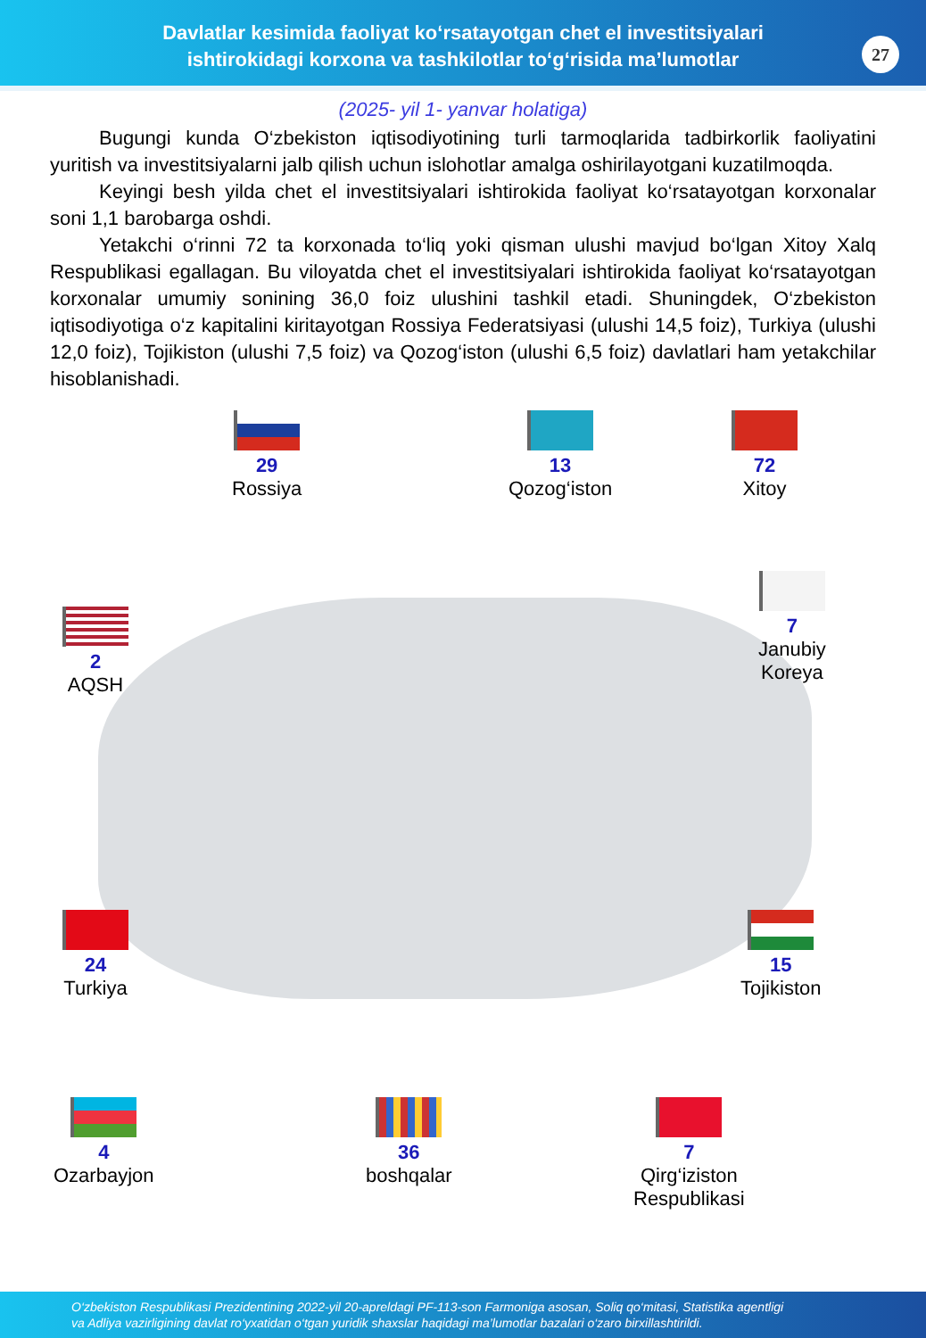Davlatlar kesimida faoliyat ko‘rsatayotgan chet el investitsiyalari
ishtirokidagi korxona va tashkilotlar to‘g‘risida ma’lumotlar
27
(2025- yil 1- yanvar holatiga)
Bugungi kunda O‘zbekiston iqtisodiyotining turli tarmoqlarida tadbirkorlik faoliyatini yuritish va investitsiyalarni jalb qilish uchun islohotlar amalga oshirilayotgani kuzatilmoqda.
Keyingi besh yilda chet el investitsiyalari ishtirokida faoliyat ko‘rsatayotgan korxonalar soni 1,1 barobarga oshdi.
Yetakchi o‘rinni 72 ta korxonada to‘liq yoki qisman ulushi mavjud bo‘lgan Xitoy Xalq Respublikasi egallagan. Bu viloyatda chet el investitsiyalari ishtirokida faoliyat ko‘rsatayotgan korxonalar umumiy sonining 36,0 foiz ulushini tashkil etadi. Shuningdek, O‘zbekiston iqtisodiyotiga o‘z kapitalini kiritayotgan Rossiya Federatsiyasi (ulushi 14,5 foiz), Turkiya (ulushi 12,0 foiz), Tojikiston (ulushi 7,5 foiz) va Qozog‘iston (ulushi 6,5 foiz) davlatlari ham yetakchilar hisoblanishadi.
29
Rossiya
13
Qozog‘iston
72
Xitoy
7
Janubiy
Koreya
2
AQSH
24
Turkiya
15
Tojikiston
4
Ozarbayjon
36
boshqalar
7
Qirg‘iziston
Respublikasi
O‘zbekiston Respublikasi Prezidentining 2022-yil 20-apreldagi PF-113-son Farmoniga asosan, Soliq qo‘mitasi, Statistika agentligi
va Adliya vazirligining davlat ro‘yxatidan o‘tgan yuridik shaxslar haqidagi ma’lumotlar bazalari o‘zaro birxillashtirildi.